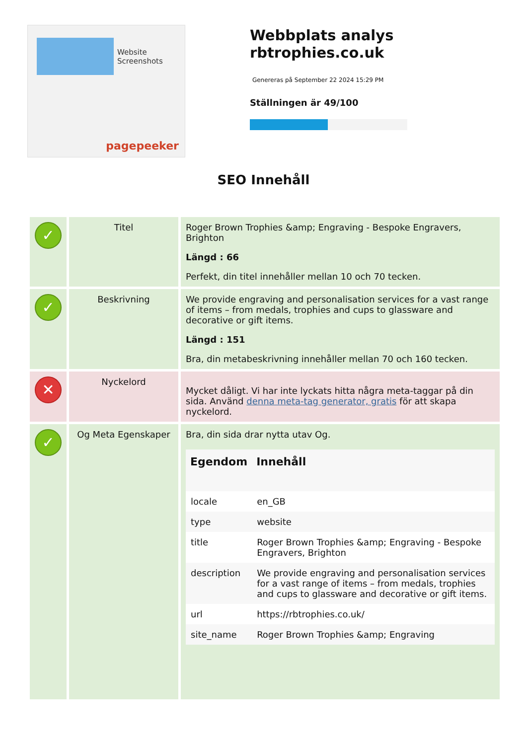Website Screenshots
pagepeeker
Webbplats analys rbtrophies.co.uk
Genereras på September 22 2024 15:29 PM
Ställningen är 49/100
SEO Innehåll
| ✓ | Titel | Roger Brown Trophies &amp; Engraving - Bespoke Engravers, Brighton Längd : 66 Perfekt, din titel innehåller mellan 10 och 70 tecken. |
| ✓ | Beskrivning | We provide engraving and personalisation services for a vast range of items – from medals, trophies and cups to glassware and decorative or gift items. Längd : 151 Bra, din metabeskrivning innehåller mellan 70 och 160 tecken. |
| ✕ | Nyckelord | Mycket dåligt. Vi har inte lyckats hitta några meta-taggar på din sida. Använd denna meta-tag generator, gratis för att skapa nyckelord. |
| ✓ | Og Meta Egenskaper | Bra, din sida drar nytta utav Og. / Egendom / Innehåll / / --- / --- / / locale / en_GB / / type / website / / title / Roger Brown Trophies &amp; Engraving - Bespoke Engravers, Brighton / / description / We provide engraving and personalisation services for a vast range of items – from medals, trophies and cups to glassware and decorative or gift items. / / url / https://rbtrophies.co.uk/ / / site_name / Roger Brown Trophies &amp; Engraving / |